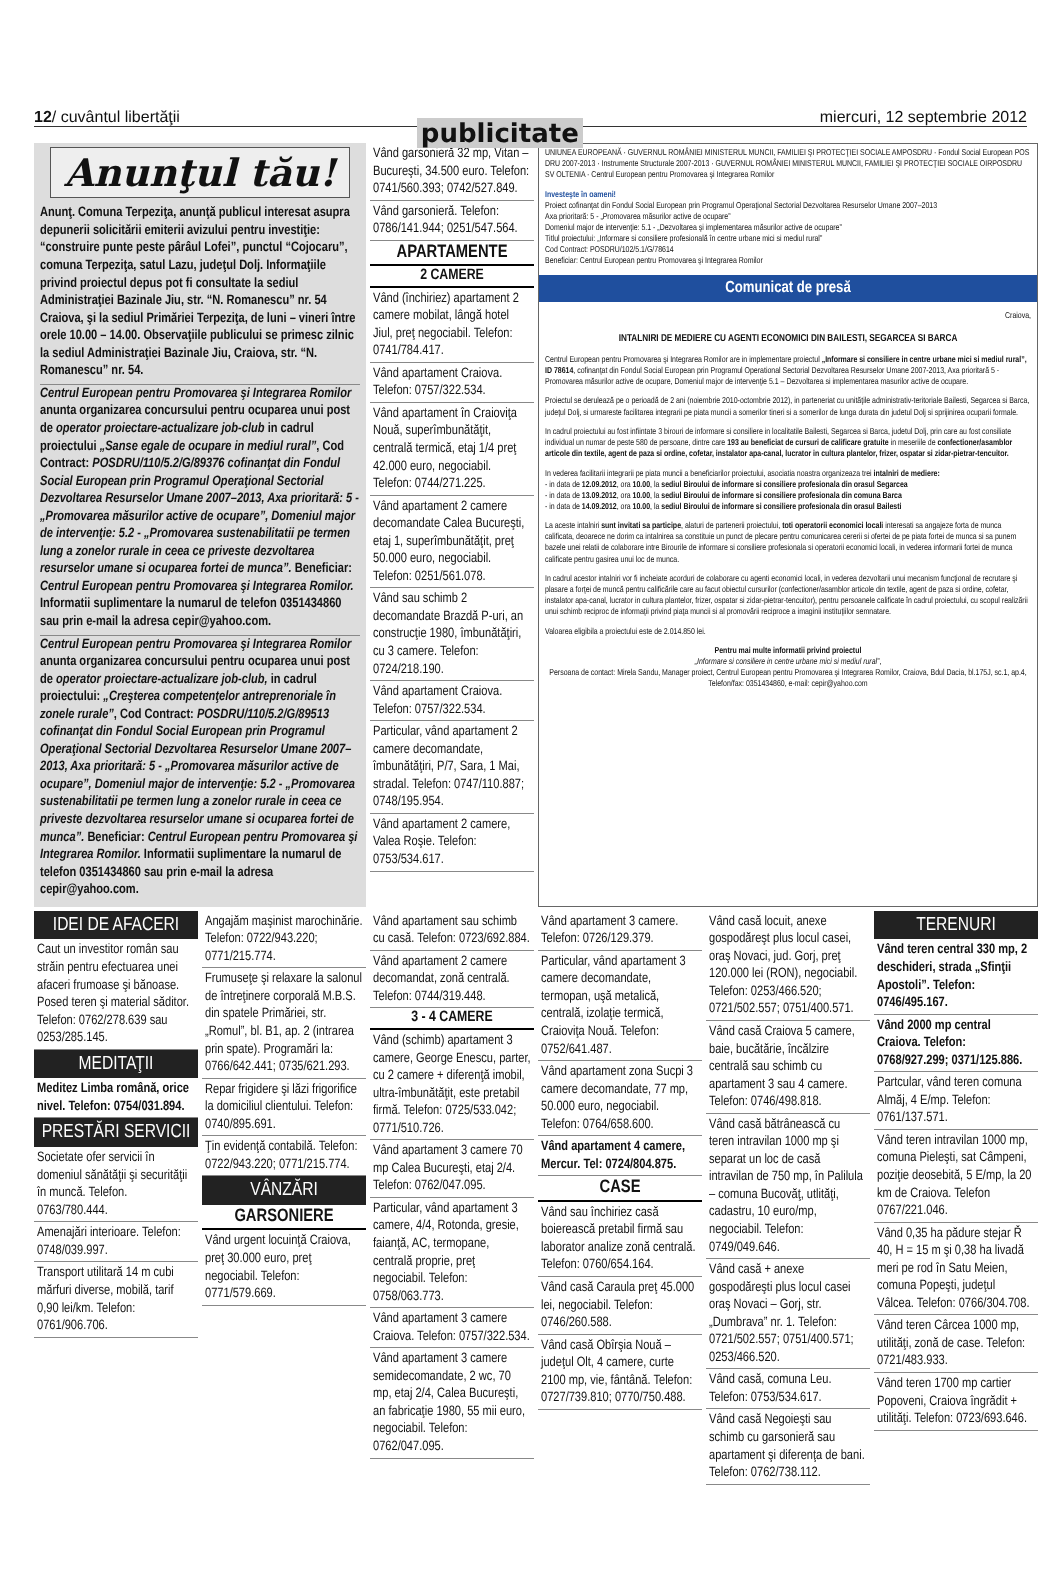12/ cuvântul libertăţii publicitate miercuri, 12 septembrie 2012
Anunţul tău!
Anunţ. Comuna Terpeziţa, anunţă publicul interesat asupra depunerii solicitării emiterii avizului pentru investiţie: “construire punte peste pârâul Lofei”, punctul “Cojocaru”, comuna Terpeziţa, satul Lazu, judeţul Dolj. Informaţiile privind proiectul depus pot fi consultate la sediul Administraţiei Bazinale Jiu, str. “N. Romanescu” nr. 54 Craiova, şi la sediul Primăriei Terpeziţa, de luni – vineri între orele 10.00 – 14.00. Observaţiile publicului se primesc zilnic la sediul Administraţiei Bazinale Jiu, Craiova, str. “N. Romanescu” nr. 54.
Centrul European pentru Promovarea şi Integrarea Romilor anunta organizarea concursului pentru ocuparea unui post de operator proiectare-actualizare job-club in cadrul proiectului „Sanse egale de ocupare in mediul rural”, Cod Contract: POSDRU/110/5.2/G/89376 cofinanţat din Fondul Social European prin Programul Operaţional Sectorial Dezvoltarea Resurselor Umane 2007–2013, Axa prioritară: 5 - „Promovarea măsurilor active de ocupare”, Domeniul major de intervenţie: 5.2 - „Promovarea sustenabilitatii pe termen lung a zonelor rurale in ceea ce priveste dezvoltarea resurselor umane si ocuparea fortei de munca”. Beneficiar: Centrul European pentru Promovarea şi Integrarea Romilor. Informatii suplimentare la numarul de telefon 0351434860 sau prin e-mail la adresa cepir@yahoo.com.
Centrul European pentru Promovarea şi Integrarea Romilor anunta organizarea concursului pentru ocuparea unui post de operator proiectare-actualizare job-club, in cadrul proiectului: „Creşterea competenţelor antreprenoriale în zonele rurale”, Cod Contract: POSDRU/110/5.2/G/89513 cofinanţat din Fondul Social European prin Programul Operaţional Sectorial Dezvoltarea Resurselor Umane 2007–2013, Axa prioritară: 5 - „Promovarea măsurilor active de ocupare”, Domeniul major de intervenţie: 5.2 - „Promovarea sustenabilitatii pe termen lung a zonelor rurale in ceea ce priveste dezvoltarea resurselor umane si ocuparea fortei de munca”. Beneficiar: Centrul European pentru Promovarea şi Integrarea Romilor. Informatii suplimentare la numarul de telefon 0351434860 sau prin e-mail la adresa cepir@yahoo.com.
Vând garsonieră 32 mp, Vitan – Bucureşti, 34.500 euro. Telefon: 0741/560.393; 0742/527.849.
Vând garsonieră. Telefon: 0786/141.944; 0251/547.564.
APARTAMENTE
2 CAMERE
Vând (închiriez) apartament 2 camere mobilat, lângă hotel Jiul, preţ negociabil. Telefon: 0741/784.417.
Vând apartament Craiova. Telefon: 0757/322.534.
Vând apartament în Craioviţa Nouă, superîmbunătăţit, centrală termică, etaj 1/4 preţ 42.000 euro, negociabil. Telefon: 0744/271.225.
Vând apartament 2 camere decomandate Calea Bucureşti, etaj 1, superîmbunătăţit, preţ 50.000 euro, negociabil. Telefon: 0251/561.078.
Vând sau schimb 2 decomandate Brazdă P-uri, an construcţie 1980, îmbunătăţiri, cu 3 camere. Telefon: 0724/218.190.
Vând apartament Craiova. Telefon: 0757/322.534.
Particular, vând apartament 2 camere decomandate, îmbunătăţiri, P/7, Sara, 1 Mai, stradal. Telefon: 0747/110.887; 0748/195.954.
Vând apartament 2 camere, Valea Roşie. Telefon: 0753/534.617.
UNIUNEA EUROPEANĂ · GUVERNUL ROMÂNIEI MINISTERUL MUNCII, FAMILIEI ŞI PROTECŢIEI SOCIALE AMPOSDRU · Fondul Social European POS DRU 2007-2013 · Instrumente Structurale 2007-2013 · GUVERNUL ROMÂNIEI MINISTERUL MUNCII, FAMILIEI ŞI PROTECŢIEI SOCIALE OIRPOSDRU SV OLTENIA · Centrul European pentru Promovarea şi Integrarea Romilor
Investeşte în oameni!
Proiect cofinanţat din Fondul Social European prin Programul Operaţional Sectorial Dezvoltarea Resurselor Umane 2007–2013
Axa prioritară: 5 - „Promovarea măsurilor active de ocupare”
Domeniul major de intervenţie: 5.1 - „Dezvoltarea şi implementarea măsurilor active de ocupare”
Titlul proiectului: „Informare si consiliere profesională în centre urbane mici si mediul rural”
Cod Contract: POSDRU/102/5.1/G/78614
Beneficiar: Centrul European pentru Promovarea şi Integrarea Romilor
Comunicat de presă
Craiova,
INTALNIRI DE MEDIERE CU AGENTI ECONOMICI DIN BAILESTI, SEGARCEA SI BARCA
Centrul European pentru Promovarea şi Integrarea Romilor are in implementare proiectul „Informare si consiliere in centre urbane mici si mediul rural”, ID 78614, cofinanţat din Fondul Social European prin Programul Operational Sectorial Dezvoltarea Resurselor Umane 2007-2013, Axa prioritară 5 - Promovarea măsurilor active de ocupare, Domeniul major de intervenţie 5.1 – Dezvoltarea si implementarea masurilor active de ocupare.
Proiectul se derulează pe o perioadă de 2 ani (noiembrie 2010-octombrie 2012), in parteneriat cu unităţile administrativ-teritoriale Bailesti, Segarcea si Barca, judeţul Dolj, si urmareste facilitarea integrarii pe piata muncii a somerilor tineri si a somerilor de lunga durata din judetul Dolj si sprijinirea ocuparii formale.
In cadrul proiectului au fost infiintate 3 birouri de informare si consiliere in localitatile Bailesti, Segarcea si Barca, judetul Dolj, prin care au fost consiliate individual un numar de peste 580 de persoane, dintre care 193 au beneficiat de cursuri de calificare gratuite in meseriile de confectioner/asamblor articole din textile, agent de paza si ordine, cofetar, instalator apa-canal, lucrator in cultura plantelor, frizer, ospatar si zidar-pietrar-tencuitor.
In vederea facilitarii integrarii pe piata muncii a beneficiarilor proiectului, asociatia noastra organizeaza trei intalniri de mediere:
- in data de 12.09.2012, ora 10.00, la sediul Biroului de informare si consiliere profesionala din orasul Segarcea
- in data de 13.09.2012, ora 10.00, la sediul Biroului de informare si consiliere profesionala din comuna Barca
- in data de 14.09.2012, ora 10.00, la sediul Biroului de informare si consiliere profesionala din orasul Bailesti
La aceste intalniri sunt invitati sa participe, alaturi de partenerii proiectului, toti operatorii economici locali interesati sa angajeze forta de munca calificata, deoarece ne dorim ca intalnirea sa constituie un punct de plecare pentru comunicarea cererii si ofertei de pe piata fortei de munca si sa punem bazele unei relatii de colaborare intre Birourile de informare si consiliere profesionala si operatorii economici locali, in vederea informarii fortei de munca calificate pentru gasirea unui loc de munca.
In cadrul acestor intalniri vor fi incheiate acorduri de colaborare cu agenti economici locali, in vederea dezvoltarii unui mecanism funcţional de recrutare şi plasare a forţei de muncă pentru calificările care au facut obiectul cursurilor (confectioner/asamblor articole din textile, agent de paza si ordine, cofetar, instalator apa-canal, lucrator in cultura plantelor, frizer, ospatar si zidar-pietrar-tencuitor), pentru persoanele calificate în cadrul proiectului, cu scopul realizării unui schimb reciproc de informaţii privind piaţa muncii si al promovării reciproce a imaginii instituţiilor semnatare.
Valoarea eligibila a proiectului este de 2.014.850 lei.
Pentru mai multe informatii privind proiectul
„Informare si consiliere in centre urbane mici si mediul rural”,
Persoana de contact: Mirela Sandu, Manager proiect, Centrul European pentru Promovarea şi Integrarea Romilor, Craiova, Bdul Dacia, bl.175J, sc.1, ap.4, Telefon/fax: 0351434860, e-mail: cepir@yahoo.com
IDEI DE AFACERI
Caut un investitor român sau străin pentru efectuarea unei afaceri frumoase şi bănoase. Posed teren şi material săditor. Telefon: 0762/278.639 sau 0253/285.145.
MEDITAŢII
Meditez Limba română, orice nivel. Telefon: 0754/031.894.
PRESTĂRI SERVICII
Societate ofer servicii în domeniul sănătăţii şi securităţii în muncă. Telefon. 0763/780.444.
Amenajări interioare. Telefon: 0748/039.997.
Transport utilitară 14 m cubi mărfuri diverse, mobilă, tarif 0,90 lei/km. Telefon: 0761/906.706.
Angajăm maşinist marochinărie. Telefon: 0722/943.220; 0771/215.774.
Frumuseţe şi relaxare la salonul de întreţinere corporală M.B.S. din spatele Primăriei, str. „Romul”, bl. B1, ap. 2 (intrarea prin spate). Programări la: 0766/642.441; 0735/621.293.
Repar frigidere şi lăzi frigorifice la domiciliul clientului. Telefon: 0740/895.691.
Ţin evidenţă contabilă. Telefon: 0722/943.220; 0771/215.774.
VÂNZĂRI
GARSONIERE
Vând urgent locuinţă Craiova, preţ 30.000 euro, preţ negociabil. Telefon: 0771/579.669.
Vând apartament sau schimb cu casă. Telefon: 0723/692.884.
Vând apartament 2 camere decomandat, zonă centrală. Telefon: 0744/319.448.
3 - 4 CAMERE
Vând (schimb) apartament 3 camere, George Enescu, parter, cu 2 camere + diferenţă imobil, ultra-îmbunătăţit, este pretabil firmă. Telefon: 0725/533.042; 0771/510.726.
Vând apartament 3 camere 70 mp Calea Bucureşti, etaj 2/4. Telefon: 0762/047.095.
Particular, vând apartament 3 camere, 4/4, Rotonda, gresie, faianţă, AC, termopane, centrală proprie, preţ negociabil. Telefon: 0758/063.773.
Vând apartament 3 camere Craiova. Telefon: 0757/322.534.
Vând apartament 3 camere semidecomandate, 2 wc, 70 mp, etaj 2/4, Calea Bucureşti, an fabricaţie 1980, 55 mii euro, negociabil. Telefon: 0762/047.095.
Vând apartament 3 camere. Telefon: 0726/129.379.
Particular, vând apartament 3 camere decomandate, termopan, uşă metalică, centrală, izolaţie termică, Craioviţa Nouă. Telefon: 0752/641.487.
Vând apartament zona Sucpi 3 camere decomandate, 77 mp, 50.000 euro, negociabil. Telefon: 0764/658.600.
Vând apartament 4 camere, Mercur. Tel: 0724/804.875.
CASE
Vând sau închiriez casă boierească pretabil firmă sau laborator analize zonă centrală. Telefon: 0760/654.164.
Vând casă Caraula preţ 45.000 lei, negociabil. Telefon: 0746/260.588.
Vând casă Obîrşia Nouă – judeţul Olt, 4 camere, curte 2100 mp, vie, fântână. Telefon: 0727/739.810; 0770/750.488.
Vând casă locuit, anexe gospodăreşt plus locul casei, oraş Novaci, jud. Gorj, preţ 120.000 lei (RON), negociabil. Telefon: 0253/466.520; 0721/502.557; 0751/400.571.
Vând casă Craiova 5 camere, baie, bucătărie, încălzire centrală sau schimb cu apartament 3 sau 4 camere. Telefon: 0746/498.818.
Vând casă bătrânească cu teren intravilan 1000 mp şi separat un loc de casă intravilan de 750 mp, în Palilula – comuna Bucovăţ, utlităţi, cadastru, 10 euro/mp, negociabil. Telefon: 0749/049.646.
Vând casă + anexe gospodăreşti plus locul casei oraş Novaci – Gorj, str. „Dumbrava” nr. 1. Telefon: 0721/502.557; 0751/400.571; 0253/466.520.
Vând casă, comuna Leu. Telefon: 0753/534.617.
Vând casă Negoieşti sau schimb cu garsonieră sau apartament şi diferenţa de bani. Telefon: 0762/738.112.
TERENURI
Vând teren central 330 mp, 2 deschideri, strada „Sfinţii Apostoli”. Telefon: 0746/495.167.
Vând 2000 mp central Craiova. Telefon: 0768/927.299; 0371/125.886.
Partcular, vând teren comuna Almăj, 4 E/mp. Telefon: 0761/137.571.
Vând teren intravilan 1000 mp, comuna Pieleşti, sat Câmpeni, poziţie deosebită, 5 E/mp, la 20 km de Craiova. Telefon 0767/221.046.
Vând 0,35 ha pădure stejar Ř 40, H = 15 m şi 0,38 ha livadă meri pe rod în Satu Meien, comuna Popeşti, judeţul Vâlcea. Telefon: 0766/304.708.
Vând teren Cârcea 1000 mp, utilităţi, zonă de case. Telefon: 0721/483.933.
Vând teren 1700 mp cartier Popoveni, Craiova îngrădit + utilităţi. Telefon: 0723/693.646.